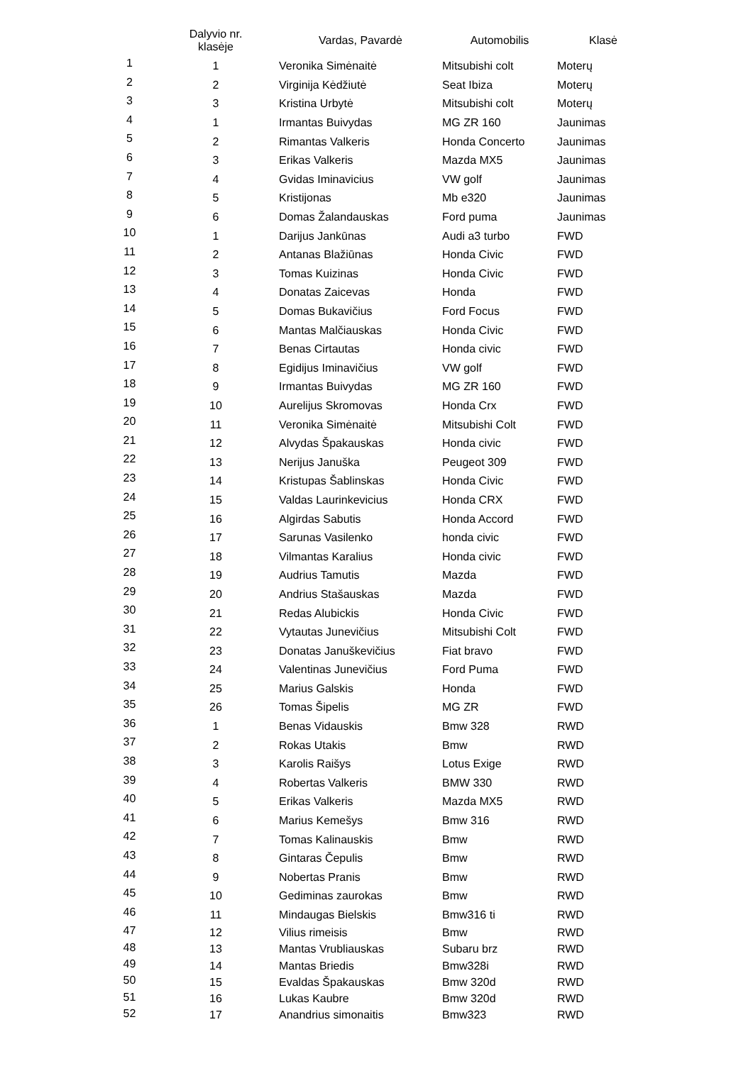| | Dalyvio nr. klasėje | Vardas, Pavardė | Automobilis | Klasė |
| --- | --- | --- | --- | --- |
| 1 | 1 | Veronika Simėnaitė | Mitsubishi colt | Moterų |
| 2 | 2 | Virginija Kėdžiutė | Seat Ibiza | Moterų |
| 3 | 3 | Kristina Urbytė | Mitsubishi colt | Moterų |
| 4 | 1 | Irmantas Buivydas | MG ZR 160 | Jaunimas |
| 5 | 2 | Rimantas Valkeris | Honda Concerto | Jaunimas |
| 6 | 3 | Erikas Valkeris | Mazda MX5 | Jaunimas |
| 7 | 4 | Gvidas Iminavicius | VW golf | Jaunimas |
| 8 | 5 | Kristijonas | Mb e320 | Jaunimas |
| 9 | 6 | Domas Žalandauskas | Ford puma | Jaunimas |
| 10 | 1 | Darijus Jankūnas | Audi a3 turbo | FWD |
| 11 | 2 | Antanas Blažiūnas | Honda Civic | FWD |
| 12 | 3 | Tomas Kuizinas | Honda Civic | FWD |
| 13 | 4 | Donatas Zaicevas | Honda | FWD |
| 14 | 5 | Domas Bukavičius | Ford Focus | FWD |
| 15 | 6 | Mantas Malčiauskas | Honda Civic | FWD |
| 16 | 7 | Benas Cirtautas | Honda civic | FWD |
| 17 | 8 | Egidijus Iminavičius | VW golf | FWD |
| 18 | 9 | Irmantas Buivydas | MG ZR 160 | FWD |
| 19 | 10 | Aurelijus Skromovas | Honda Crx | FWD |
| 20 | 11 | Veronika Simėnaitė | Mitsubishi Colt | FWD |
| 21 | 12 | Alvydas Špakauskas | Honda civic | FWD |
| 22 | 13 | Nerijus Januška | Peugeot 309 | FWD |
| 23 | 14 | Kristupas Šablinskas | Honda Civic | FWD |
| 24 | 15 | Valdas Laurinkevicius | Honda CRX | FWD |
| 25 | 16 | Algirdas Sabutis | Honda Accord | FWD |
| 26 | 17 | Sarunas Vasilenko | honda civic | FWD |
| 27 | 18 | Vilmantas Karalius | Honda civic | FWD |
| 28 | 19 | Audrius Tamutis | Mazda | FWD |
| 29 | 20 | Andrius Stašauskas | Mazda | FWD |
| 30 | 21 | Redas Alubickis | Honda Civic | FWD |
| 31 | 22 | Vytautas Junevičius | Mitsubishi Colt | FWD |
| 32 | 23 | Donatas Januškevičius | Fiat bravo | FWD |
| 33 | 24 | Valentinas Junevičius | Ford Puma | FWD |
| 34 | 25 | Marius Galskis | Honda | FWD |
| 35 | 26 | Tomas Šipelis | MG ZR | FWD |
| 36 | 1 | Benas Vidauskis | Bmw 328 | RWD |
| 37 | 2 | Rokas Utakis | Bmw | RWD |
| 38 | 3 | Karolis Raišys | Lotus Exige | RWD |
| 39 | 4 | Robertas Valkeris | BMW 330 | RWD |
| 40 | 5 | Erikas Valkeris | Mazda MX5 | RWD |
| 41 | 6 | Marius Kemešys | Bmw 316 | RWD |
| 42 | 7 | Tomas Kalinauskis | Bmw | RWD |
| 43 | 8 | Gintaras Čepulis | Bmw | RWD |
| 44 | 9 | Nobertas Pranis | Bmw | RWD |
| 45 | 10 | Gediminas zaurokas | Bmw | RWD |
| 46 | 11 | Mindaugas Bielskis | Bmw316 ti | RWD |
| 47 | 12 | Vilius rimeisis | Bmw | RWD |
| 48 | 13 | Mantas Vrubliauskas | Subaru brz | RWD |
| 49 | 14 | Mantas Briedis | Bmw328i | RWD |
| 50 | 15 | Evaldas Špakauskas | Bmw 320d | RWD |
| 51 | 16 | Lukas Kaubre | Bmw 320d | RWD |
| 52 | 17 | Anandrius simonaitis | Bmw323 | RWD |